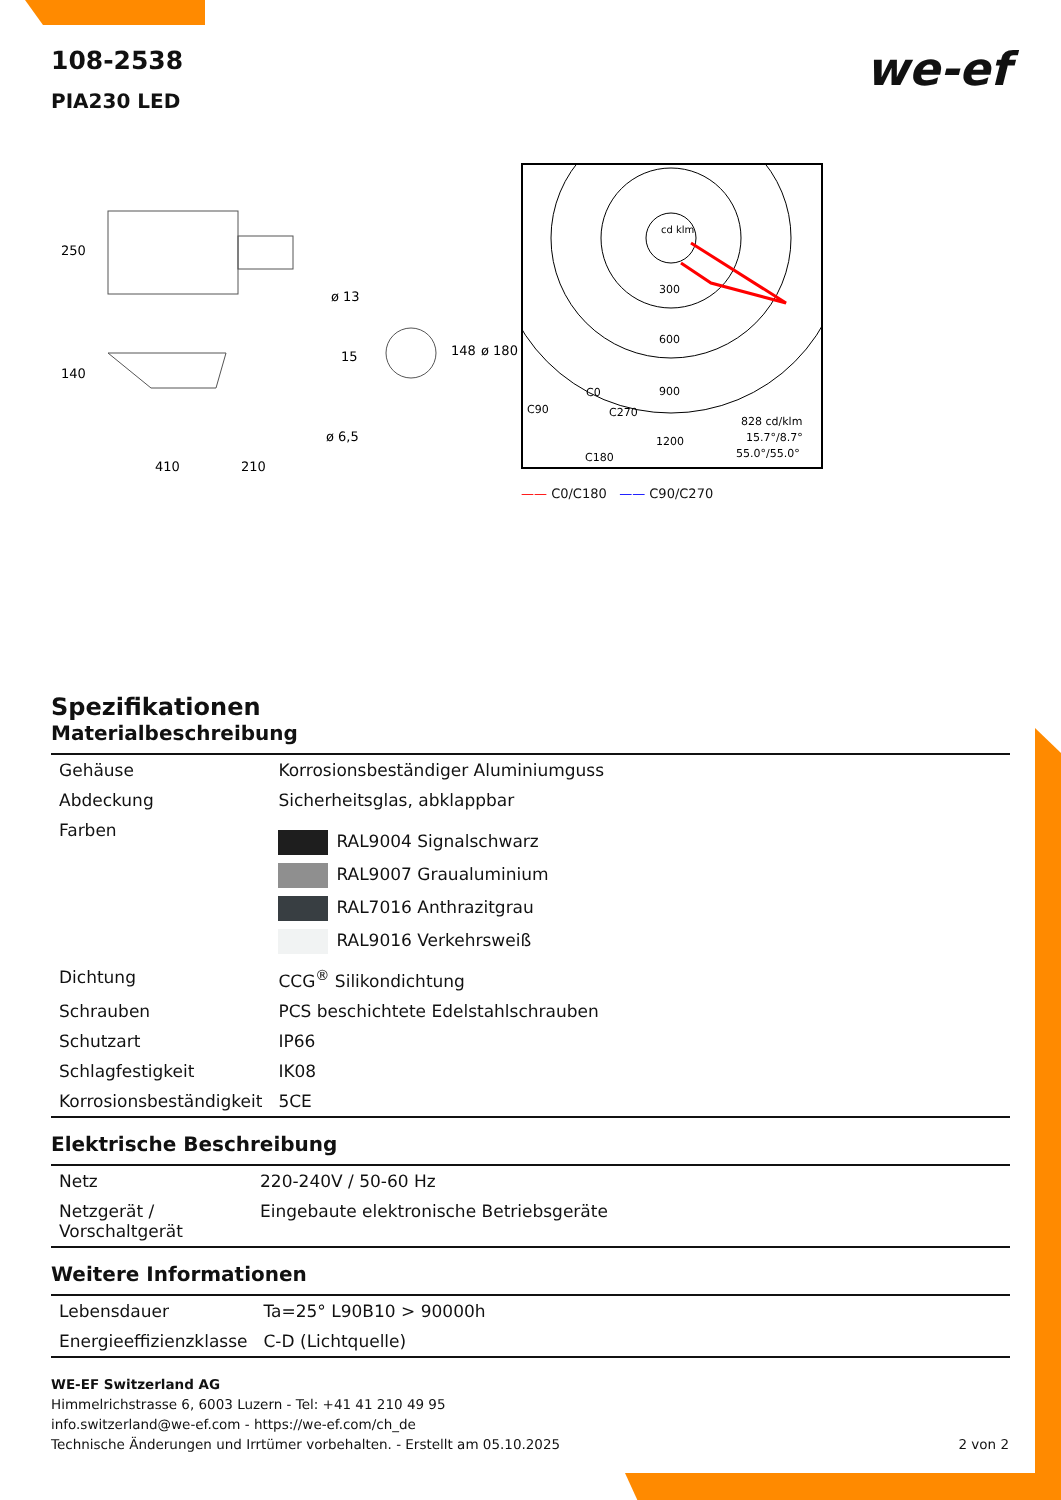108-2538
PIA230 LED
we-ef
250
140
410
210
ø 13
15
148
ø 180
ø 6,5
cd klm
300
600
900
C90
C0
C270
1200
C180
828 cd/klm
15.7°/8.7°
55.0°/55.0°
—— C0/C180 —— C90/C270
Spezifikationen
Materialbeschreibung
| Gehäuse | Korrosionsbeständiger Aluminiumguss |
| Abdeckung | Sicherheitsglas, abklappbar |
| Farben | RAL9004 Signalschwarz RAL9007 Graualuminium RAL7016 Anthrazitgrau RAL9016 Verkehrsweiß |
| Dichtung | CCG<sup>®</sup> Silikondichtung |
| Schrauben | PCS beschichtete Edelstahlschrauben |
| Schutzart | IP66 |
| Schlagfestigkeit | IK08 |
| Korrosionsbeständigkeit | 5CE |
Elektrische Beschreibung
| Netz | 220-240V / 50-60 Hz |
| Netzgerät / Vorschaltgerät | Eingebaute elektronische Betriebsgeräte |
Weitere Informationen
| Lebensdauer | Ta=25° L90B10 > 90000h |
| Energieeffizienzklasse | C-D (Lichtquelle) |
WE-EF Switzerland AG
Himmelrichstrasse 6, 6003 Luzern - Tel: +41 41 210 49 95
info.switzerland@we-ef.com - https://we-ef.com/ch_de
Technische Änderungen und Irrtümer vorbehalten. - Erstellt am 05.10.2025 2 von 2